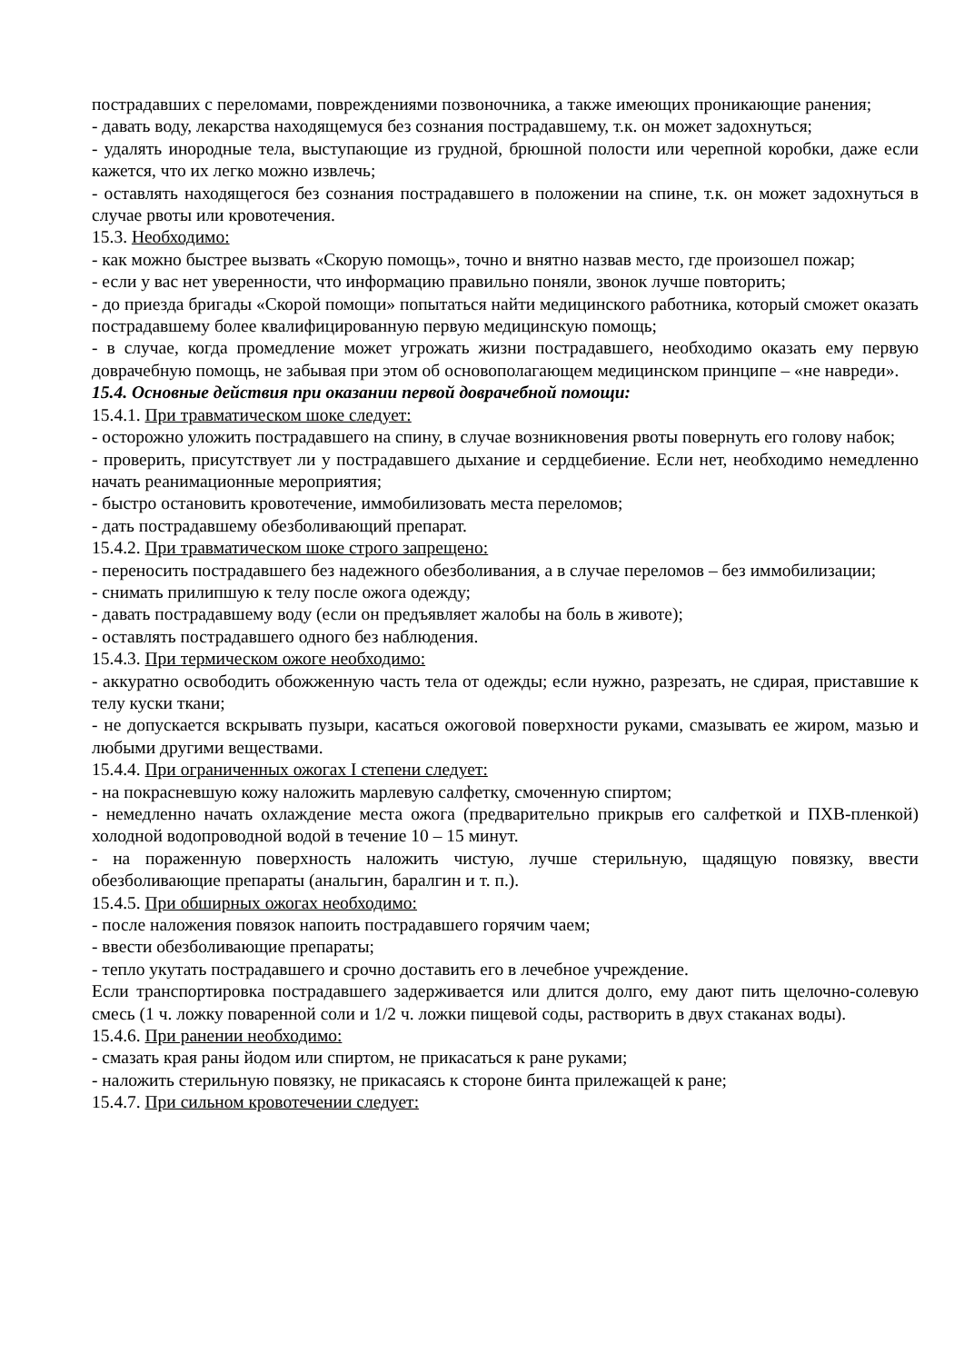пострадавших с переломами, повреждениями позвоночника, а также имеющих проникающие ранения;
- давать воду, лекарства находящемуся без сознания пострадавшему, т.к. он может задохнуться;
- удалять инородные тела, выступающие из грудной, брюшной полости или черепной коробки, даже если кажется, что их легко можно извлечь;
- оставлять находящегося без сознания пострадавшего в положении на спине, т.к. он может задохнуться в случае рвоты или кровотечения.
15.3. Необходимо:
- как можно быстрее вызвать «Скорую помощь», точно и внятно назвав место, где произошел пожар;
- если у вас нет уверенности, что информацию правильно поняли, звонок лучше повторить;
- до приезда бригады «Скорой помощи» попытаться найти медицинского работника, который сможет оказать пострадавшему более квалифицированную первую медицинскую помощь;
- в случае, когда промедление может угрожать жизни пострадавшего, необходимо оказать ему первую доврачебную помощь, не забывая при этом об основополагающем медицинском принципе – «не навреди».
15.4. Основные действия при оказании первой доврачебной помощи:
15.4.1. При травматическом шоке следует:
- осторожно уложить пострадавшего на спину, в случае возникновения рвоты повернуть его голову набок;
- проверить, присутствует ли у пострадавшего дыхание и сердцебиение. Если нет, необходимо немедленно начать реанимационные мероприятия;
- быстро остановить кровотечение, иммобилизовать места переломов;
- дать пострадавшему обезболивающий препарат.
15.4.2. При травматическом шоке строго запрещено:
- переносить пострадавшего без надежного обезболивания, а в случае переломов – без иммобилизации;
- снимать прилипшую к телу после ожога одежду;
- давать пострадавшему воду (если он предъявляет жалобы на боль в животе);
- оставлять пострадавшего одного без наблюдения.
15.4.3. При термическом ожоге необходимо:
- аккуратно освободить обожженную часть тела от одежды; если нужно, разрезать, не сдирая, приставшие к телу куски ткани;
- не допускается вскрывать пузыри, касаться ожоговой поверхности руками, смазывать ее жиром, мазью и любыми другими веществами.
15.4.4. При ограниченных ожогах I степени следует:
- на покрасневшую кожу наложить марлевую салфетку, смоченную спиртом;
- немедленно начать охлаждение места ожога (предварительно прикрыв его салфеткой и ПХВ-пленкой) холодной водопроводной водой в течение 10 – 15 минут.
- на пораженную поверхность наложить чистую, лучше стерильную, щадящую повязку, ввести обезболивающие препараты (анальгин, баралгин и т. п.).
15.4.5. При обширных ожогах необходимо:
- после наложения повязок напоить пострадавшего горячим чаем;
- ввести обезболивающие препараты;
- тепло укутать пострадавшего и срочно доставить его в лечебное учреждение.
Если транспортировка пострадавшего задерживается или длится долго, ему дают пить щелочно-солевую смесь (1 ч. ложку поваренной соли и 1/2 ч. ложки пищевой соды, растворить в двух стаканах воды).
15.4.6. При ранении необходимо:
- смазать края раны йодом или спиртом, не прикасаться к ране руками;
- наложить стерильную повязку, не прикасаясь к стороне бинта прилежащей к ране;
15.4.7. При сильном кровотечении следует: